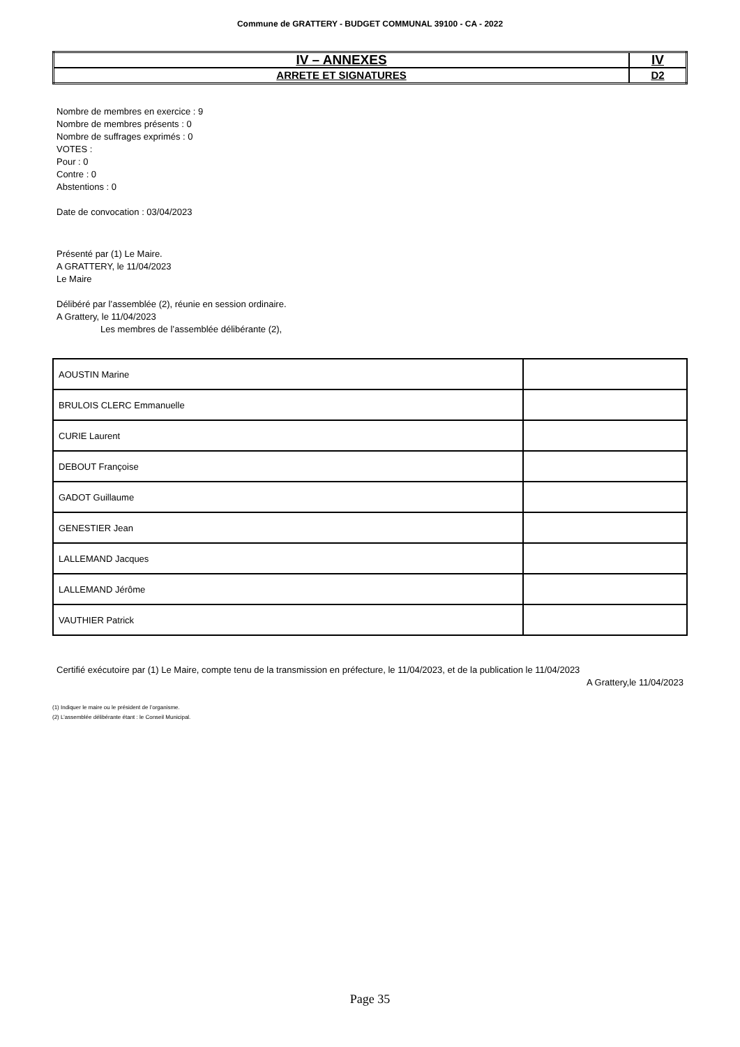Commune de GRATTERY - BUDGET COMMUNAL 39100 - CA - 2022
| IV – ANNEXES | IV |
| ARRETE ET SIGNATURES | D2 |
Nombre de membres en exercice : 9
Nombre de membres présents : 0
Nombre de suffrages exprimés : 0
VOTES :
Pour : 0
Contre : 0
Abstentions : 0
Date de convocation : 03/04/2023
Présenté par (1) Le Maire.
A GRATTERY, le 11/04/2023
Le Maire
Délibéré par l’assemblée (2), réunie en session ordinaire.
A Grattery, le 11/04/2023
Les membres de l’assemblée délibérante (2),
| AOUSTIN Marine | |
| BRULOIS CLERC Emmanuelle | |
| CURIE Laurent | |
| DEBOUT Françoise | |
| GADOT Guillaume | |
| GENESTIER Jean | |
| LALLEMAND Jacques | |
| LALLEMAND Jérôme | |
| VAUTHIER Patrick | |
Certifié exécutoire par (1) Le Maire, compte tenu de la transmission en préfecture, le 11/04/2023, et de la publication le 11/04/2023
A Grattery,le 11/04/2023
(1) Indiquer le maire ou le président de l’organisme.
(2) L’assemblée délibérante étant : le Conseil Municipal.
Page 35